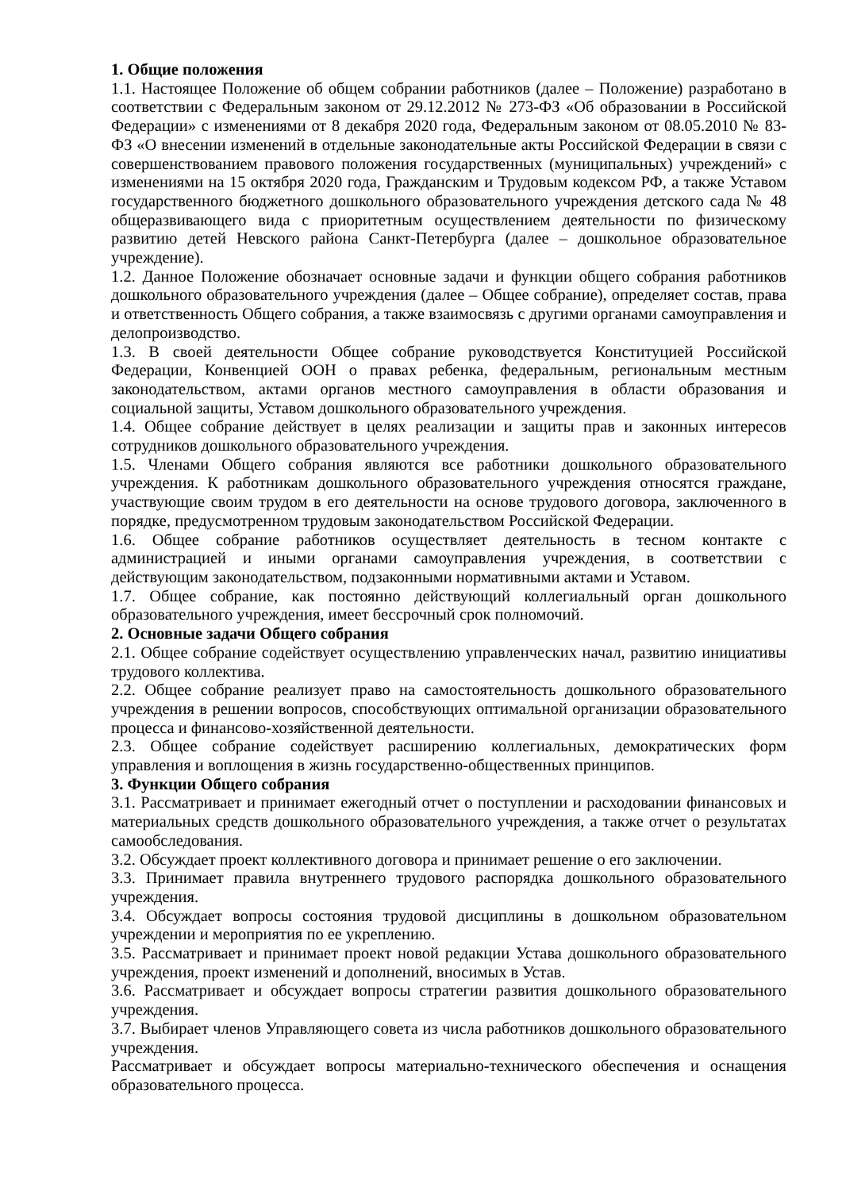1. Общие положения
1.1. Настоящее Положение об общем собрании работников (далее – Положение) разработано в соответствии с Федеральным законом от 29.12.2012 № 273-ФЗ «Об образовании в Российской Федерации» с изменениями от 8 декабря 2020 года, Федеральным законом от 08.05.2010 № 83-ФЗ «О внесении изменений в отдельные законодательные акты Российской Федерации в связи с совершенствованием правового положения государственных (муниципальных) учреждений» с изменениями на 15 октября 2020 года, Гражданским и Трудовым кодексом РФ, а также Уставом государственного бюджетного дошкольного образовательного учреждения детского сада № 48 общеразвивающего вида с приоритетным осуществлением деятельности по физическому развитию детей Невского района Санкт-Петербурга (далее – дошкольное образовательное учреждение).
1.2. Данное Положение обозначает основные задачи и функции общего собрания работников дошкольного образовательного учреждения (далее – Общее собрание), определяет состав, права и ответственность Общего собрания, а также взаимосвязь с другими органами самоуправления и делопроизводство.
1.3. В своей деятельности Общее собрание руководствуется Конституцией Российской Федерации, Конвенцией ООН о правах ребенка, федеральным, региональным местным законодательством, актами органов местного самоуправления в области образования и социальной защиты, Уставом дошкольного образовательного учреждения.
1.4. Общее собрание действует в целях реализации и защиты прав и законных интересов сотрудников дошкольного образовательного учреждения.
1.5. Членами Общего собрания являются все работники дошкольного образовательного учреждения. К работникам дошкольного образовательного учреждения относятся граждане, участвующие своим трудом в его деятельности на основе трудового договора, заключенного в порядке, предусмотренном трудовым законодательством Российской Федерации.
1.6. Общее собрание работников осуществляет деятельность в тесном контакте с администрацией и иными органами самоуправления учреждения, в соответствии с действующим законодательством, подзаконными нормативными актами и Уставом.
1.7. Общее собрание, как постоянно действующий коллегиальный орган дошкольного образовательного учреждения, имеет бессрочный срок полномочий.
2. Основные задачи Общего собрания
2.1. Общее собрание содействует осуществлению управленческих начал, развитию инициативы трудового коллектива.
2.2. Общее собрание реализует право на самостоятельность дошкольного образовательного учреждения в решении вопросов, способствующих оптимальной организации образовательного процесса и финансово-хозяйственной деятельности.
2.3. Общее собрание содействует расширению коллегиальных, демократических форм управления и воплощения в жизнь государственно-общественных принципов.
3. Функции Общего собрания
3.1. Рассматривает и принимает ежегодный отчет о поступлении и расходовании финансовых и материальных средств дошкольного образовательного учреждения, а также отчет о результатах самообследования.
3.2. Обсуждает проект коллективного договора и принимает решение о его заключении.
3.3. Принимает правила внутреннего трудового распорядка дошкольного образовательного учреждения.
3.4. Обсуждает вопросы состояния трудовой дисциплины в дошкольном образовательном учреждении и мероприятия по ее укреплению.
3.5. Рассматривает и принимает проект новой редакции Устава дошкольного образовательного учреждения, проект изменений и дополнений, вносимых в Устав.
3.6. Рассматривает и обсуждает вопросы стратегии развития дошкольного образовательного учреждения.
3.7. Выбирает членов Управляющего совета из числа работников дошкольного образовательного учреждения.
Рассматривает и обсуждает вопросы материально-технического обеспечения и оснащения образовательного процесса.